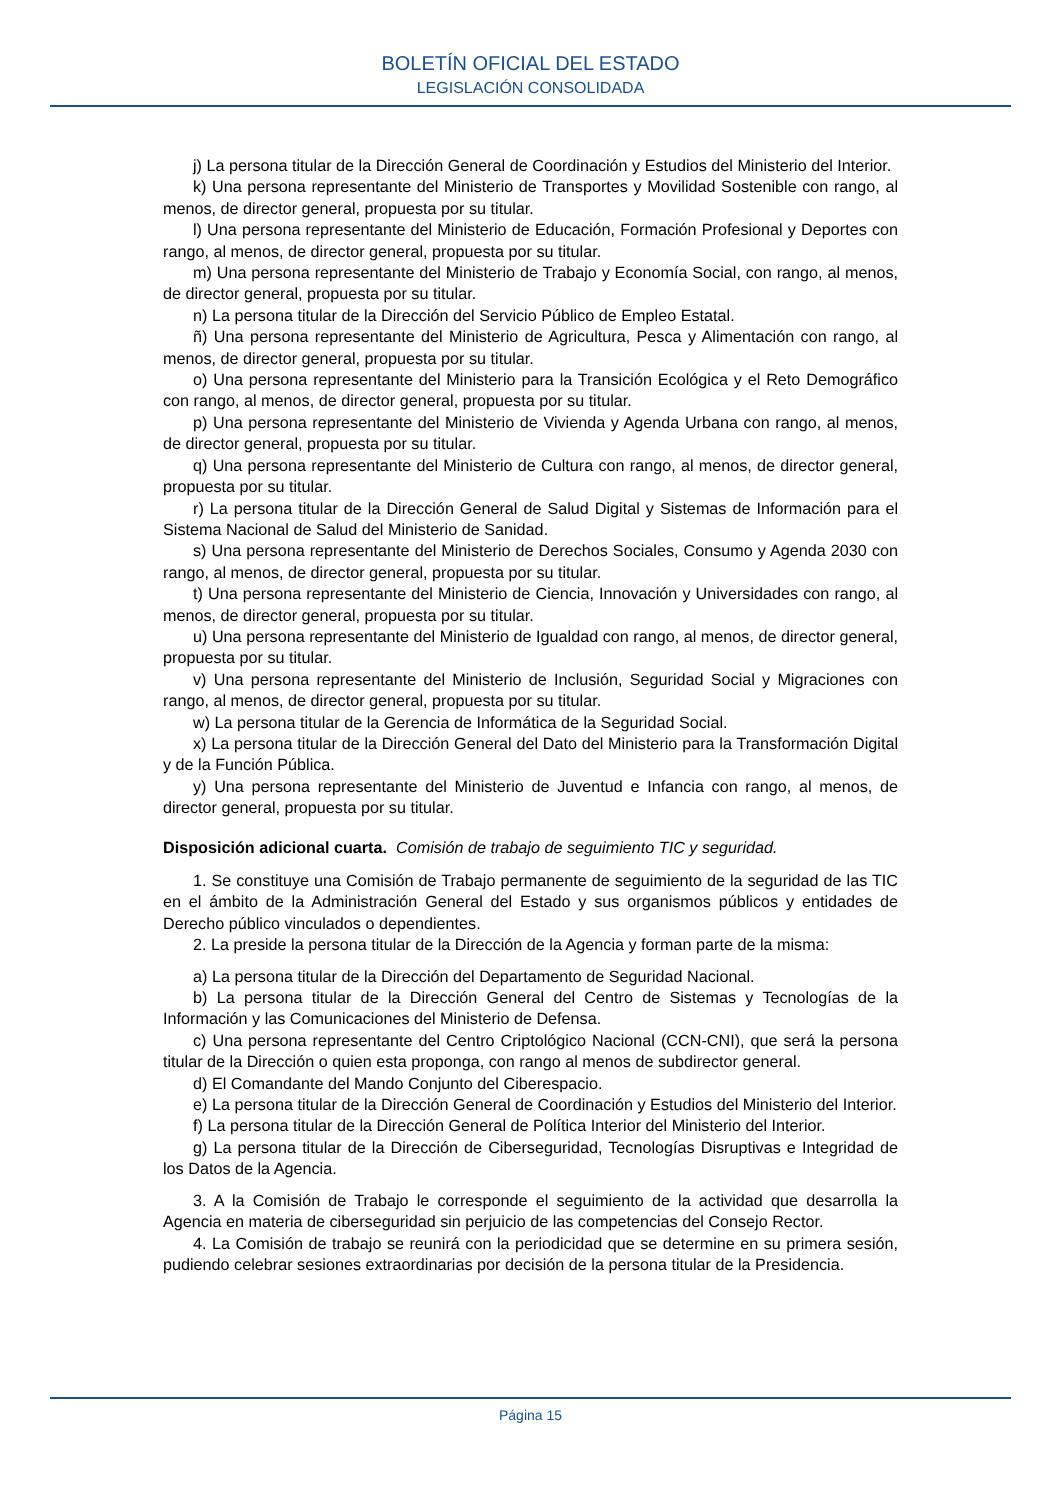BOLETÍN OFICIAL DEL ESTADO
LEGISLACIÓN CONSOLIDADA
j) La persona titular de la Dirección General de Coordinación y Estudios del Ministerio del Interior.
k) Una persona representante del Ministerio de Transportes y Movilidad Sostenible con rango, al menos, de director general, propuesta por su titular.
l) Una persona representante del Ministerio de Educación, Formación Profesional y Deportes con rango, al menos, de director general, propuesta por su titular.
m) Una persona representante del Ministerio de Trabajo y Economía Social, con rango, al menos, de director general, propuesta por su titular.
n) La persona titular de la Dirección del Servicio Público de Empleo Estatal.
ñ) Una persona representante del Ministerio de Agricultura, Pesca y Alimentación con rango, al menos, de director general, propuesta por su titular.
o) Una persona representante del Ministerio para la Transición Ecológica y el Reto Demográfico con rango, al menos, de director general, propuesta por su titular.
p) Una persona representante del Ministerio de Vivienda y Agenda Urbana con rango, al menos, de director general, propuesta por su titular.
q) Una persona representante del Ministerio de Cultura con rango, al menos, de director general, propuesta por su titular.
r) La persona titular de la Dirección General de Salud Digital y Sistemas de Información para el Sistema Nacional de Salud del Ministerio de Sanidad.
s) Una persona representante del Ministerio de Derechos Sociales, Consumo y Agenda 2030 con rango, al menos, de director general, propuesta por su titular.
t) Una persona representante del Ministerio de Ciencia, Innovación y Universidades con rango, al menos, de director general, propuesta por su titular.
u) Una persona representante del Ministerio de Igualdad con rango, al menos, de director general, propuesta por su titular.
v) Una persona representante del Ministerio de Inclusión, Seguridad Social y Migraciones con rango, al menos, de director general, propuesta por su titular.
w) La persona titular de la Gerencia de Informática de la Seguridad Social.
x) La persona titular de la Dirección General del Dato del Ministerio para la Transformación Digital y de la Función Pública.
y) Una persona representante del Ministerio de Juventud e Infancia con rango, al menos, de director general, propuesta por su titular.
Disposición adicional cuarta. Comisión de trabajo de seguimiento TIC y seguridad.
1. Se constituye una Comisión de Trabajo permanente de seguimiento de la seguridad de las TIC en el ámbito de la Administración General del Estado y sus organismos públicos y entidades de Derecho público vinculados o dependientes.
2. La preside la persona titular de la Dirección de la Agencia y forman parte de la misma:
a) La persona titular de la Dirección del Departamento de Seguridad Nacional.
b) La persona titular de la Dirección General del Centro de Sistemas y Tecnologías de la Información y las Comunicaciones del Ministerio de Defensa.
c) Una persona representante del Centro Criptológico Nacional (CCN-CNI), que será la persona titular de la Dirección o quien esta proponga, con rango al menos de subdirector general.
d) El Comandante del Mando Conjunto del Ciberespacio.
e) La persona titular de la Dirección General de Coordinación y Estudios del Ministerio del Interior.
f) La persona titular de la Dirección General de Política Interior del Ministerio del Interior.
g) La persona titular de la Dirección de Ciberseguridad, Tecnologías Disruptivas e Integridad de los Datos de la Agencia.
3. A la Comisión de Trabajo le corresponde el seguimiento de la actividad que desarrolla la Agencia en materia de ciberseguridad sin perjuicio de las competencias del Consejo Rector.
4. La Comisión de trabajo se reunirá con la periodicidad que se determine en su primera sesión, pudiendo celebrar sesiones extraordinarias por decisión de la persona titular de la Presidencia.
Página 15